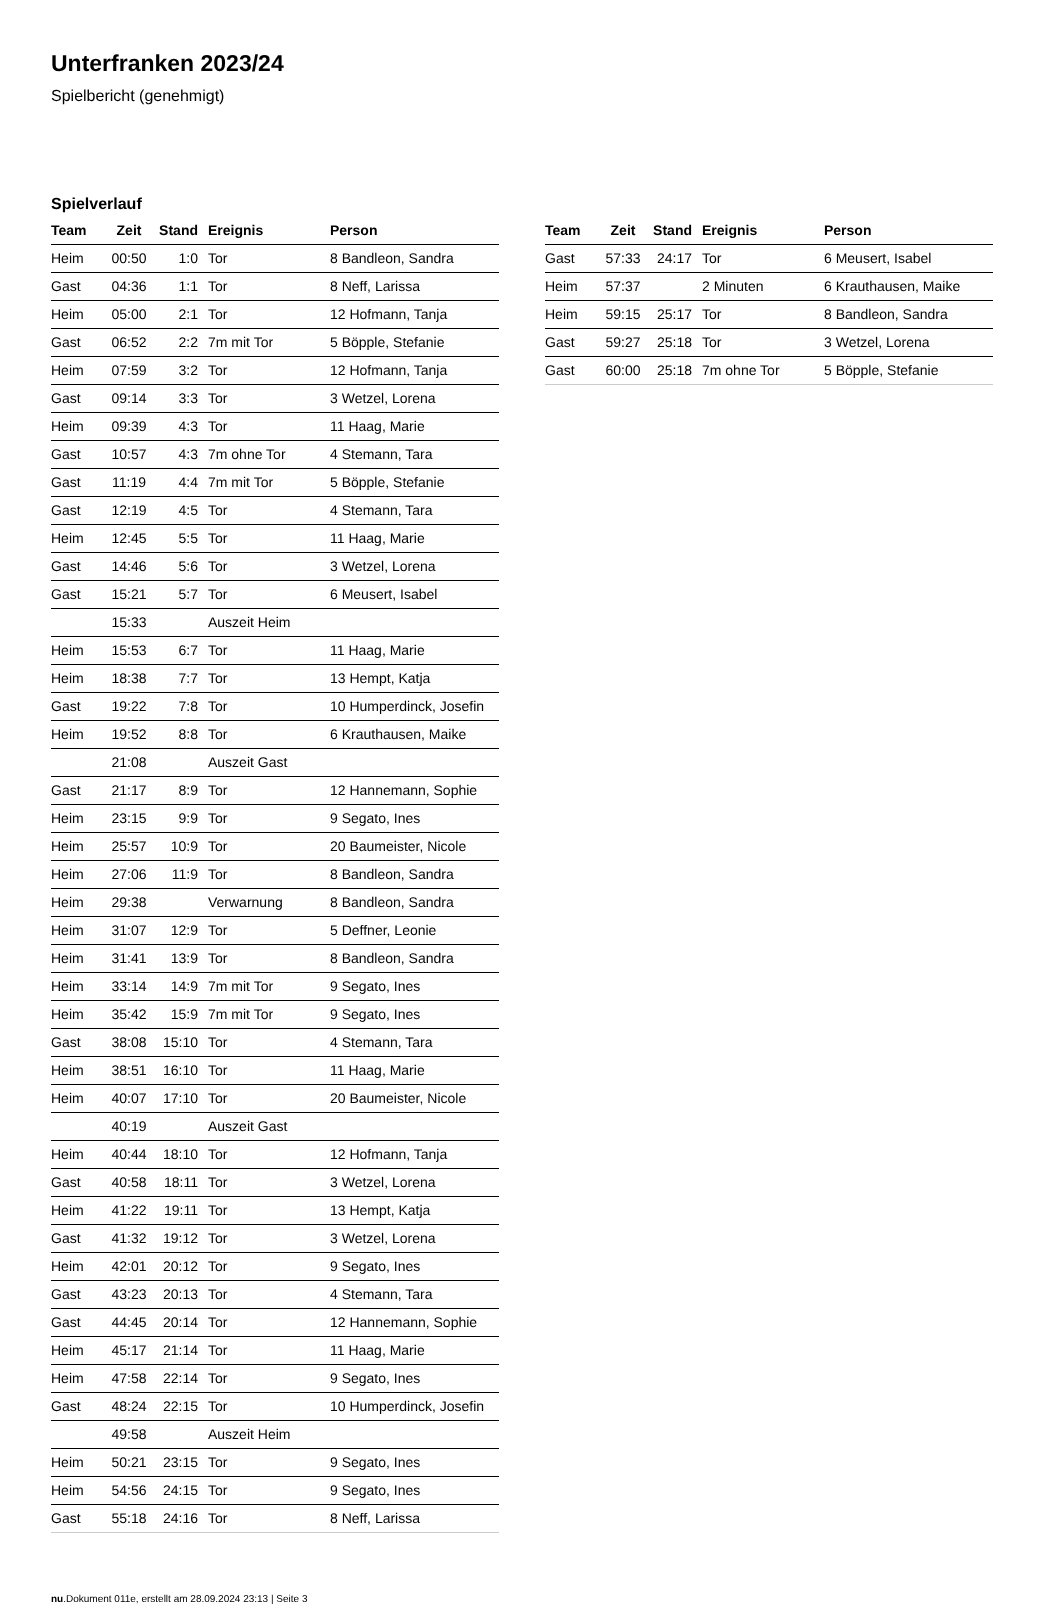Unterfranken 2023/24
Spielbericht (genehmigt)
Spielverlauf
| Team | Zeit | Stand | Ereignis | Person |
| --- | --- | --- | --- | --- |
| Heim | 00:50 | 1:0 | Tor | 8 Bandleon, Sandra |
| Gast | 04:36 | 1:1 | Tor | 8 Neff, Larissa |
| Heim | 05:00 | 2:1 | Tor | 12 Hofmann, Tanja |
| Gast | 06:52 | 2:2 | 7m mit Tor | 5 Böpple, Stefanie |
| Heim | 07:59 | 3:2 | Tor | 12 Hofmann, Tanja |
| Gast | 09:14 | 3:3 | Tor | 3 Wetzel, Lorena |
| Heim | 09:39 | 4:3 | Tor | 11 Haag, Marie |
| Gast | 10:57 | 4:3 | 7m ohne Tor | 4 Stemann, Tara |
| Gast | 11:19 | 4:4 | 7m mit Tor | 5 Böpple, Stefanie |
| Gast | 12:19 | 4:5 | Tor | 4 Stemann, Tara |
| Heim | 12:45 | 5:5 | Tor | 11 Haag, Marie |
| Gast | 14:46 | 5:6 | Tor | 3 Wetzel, Lorena |
| Gast | 15:21 | 5:7 | Tor | 6 Meusert, Isabel |
| | 15:33 | | Auszeit Heim | |
| Heim | 15:53 | 6:7 | Tor | 11 Haag, Marie |
| Heim | 18:38 | 7:7 | Tor | 13 Hempt, Katja |
| Gast | 19:22 | 7:8 | Tor | 10 Humperdinck, Josefin |
| Heim | 19:52 | 8:8 | Tor | 6 Krauthausen, Maike |
| | 21:08 | | Auszeit Gast | |
| Gast | 21:17 | 8:9 | Tor | 12 Hannemann, Sophie |
| Heim | 23:15 | 9:9 | Tor | 9 Segato, Ines |
| Heim | 25:57 | 10:9 | Tor | 20 Baumeister, Nicole |
| Heim | 27:06 | 11:9 | Tor | 8 Bandleon, Sandra |
| Heim | 29:38 | | Verwarnung | 8 Bandleon, Sandra |
| Heim | 31:07 | 12:9 | Tor | 5 Deffner, Leonie |
| Heim | 31:41 | 13:9 | Tor | 8 Bandleon, Sandra |
| Heim | 33:14 | 14:9 | 7m mit Tor | 9 Segato, Ines |
| Heim | 35:42 | 15:9 | 7m mit Tor | 9 Segato, Ines |
| Gast | 38:08 | 15:10 | Tor | 4 Stemann, Tara |
| Heim | 38:51 | 16:10 | Tor | 11 Haag, Marie |
| Heim | 40:07 | 17:10 | Tor | 20 Baumeister, Nicole |
| | 40:19 | | Auszeit Gast | |
| Heim | 40:44 | 18:10 | Tor | 12 Hofmann, Tanja |
| Gast | 40:58 | 18:11 | Tor | 3 Wetzel, Lorena |
| Heim | 41:22 | 19:11 | Tor | 13 Hempt, Katja |
| Gast | 41:32 | 19:12 | Tor | 3 Wetzel, Lorena |
| Heim | 42:01 | 20:12 | Tor | 9 Segato, Ines |
| Gast | 43:23 | 20:13 | Tor | 4 Stemann, Tara |
| Gast | 44:45 | 20:14 | Tor | 12 Hannemann, Sophie |
| Heim | 45:17 | 21:14 | Tor | 11 Haag, Marie |
| Heim | 47:58 | 22:14 | Tor | 9 Segato, Ines |
| Gast | 48:24 | 22:15 | Tor | 10 Humperdinck, Josefin |
| | 49:58 | | Auszeit Heim | |
| Heim | 50:21 | 23:15 | Tor | 9 Segato, Ines |
| Heim | 54:56 | 24:15 | Tor | 9 Segato, Ines |
| Gast | 55:18 | 24:16 | Tor | 8 Neff, Larissa |
| Team | Zeit | Stand | Ereignis | Person |
| --- | --- | --- | --- | --- |
| Gast | 57:33 | 24:17 | Tor | 6 Meusert, Isabel |
| Heim | 57:37 | | 2 Minuten | 6 Krauthausen, Maike |
| Heim | 59:15 | 25:17 | Tor | 8 Bandleon, Sandra |
| Gast | 59:27 | 25:18 | Tor | 3 Wetzel, Lorena |
| Gast | 60:00 | 25:18 | 7m ohne Tor | 5 Böpple, Stefanie |
nu.Dokument 011e, erstellt am 28.09.2024 23:13 | Seite 3